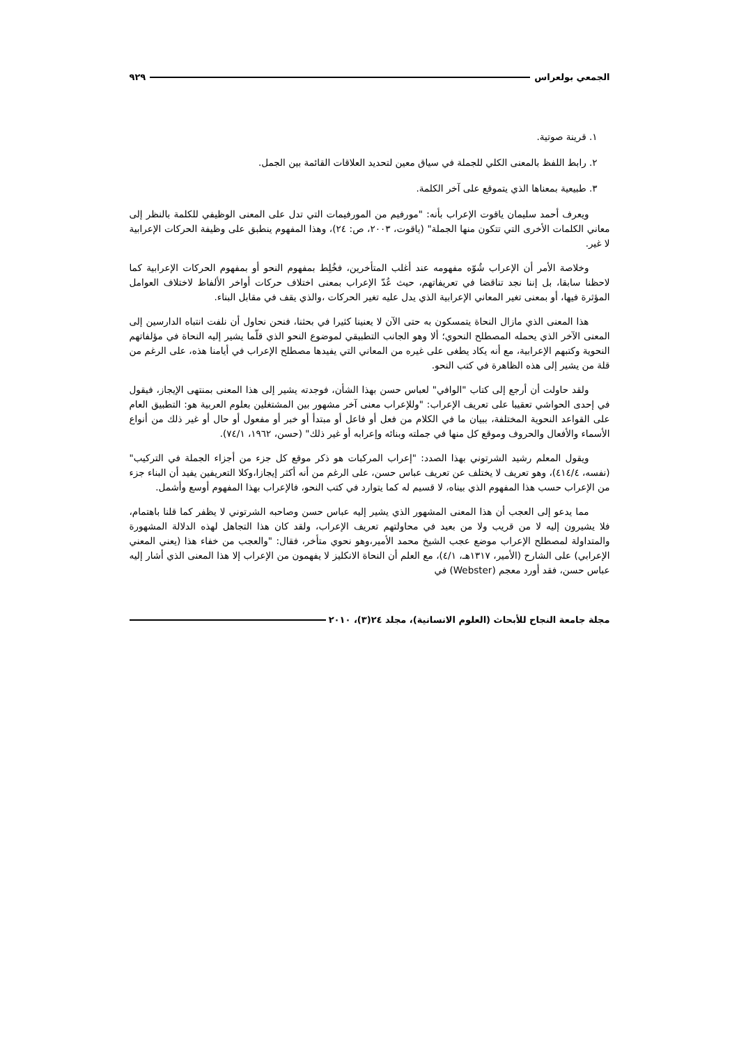الجمعي بولعراس ٩٢٩
١. قرينة صوتية.
٢. رابط اللفظ بالمعنى الكلي للجملة في سياق معين لتحديد العلاقات القائمة بين الجمل.
٣. طبيعية بمعناها الذي يتموقع على آخر الكلمة.
ويعرف أحمد سليمان ياقوت الإعراب بأنه: "مورفيم من المورفيمات التي تدل على المعنى الوظيفي للكلمة بالنظر إلى معاني الكلمات الأخرى التي تتكون منها الجملة" (ياقوت، ٢٠٠٣، ص: ٢٤)، وهذا المفهوم ينطبق على وظيفة الحركات الإعرابية لا غير.
وخلاصة الأمر أن الإعراب شُوّه مفهومه عند أغلب المتأخرين، فخُلِط بمفهوم النحو أو بمفهوم الحركات الإعرابية كما لاحظنا سابقا، بل إننا نجد تناقضا في تعريفاتهم، حيث عُدّ الإعراب بمعنى اختلاف حركات أواخر الألفاظ لاختلاف العوامل المؤثرة فيها، أو بمعنى تغير المعاني الإعرابية الذي يدل عليه تغير الحركات ،والذي يقف في مقابل البناء.
هذا المعنى الذي مازال النحاة يتمسكون به حتى الآن لا يعنينا كثيرا في بحثنا، فنحن نحاول أن نلفت انتباه الدارسين إلى المعنى الآخر الذي يحمله المصطلح النحوي؛ ألا وهو الجانب التطبيقي لموضوع النحو الذي قلّما يشير إليه النحاة في مؤلفاتهم النحوية وكتبهم الإعرابية، مع أنه يكاد يطغى على غيره من المعاني التي يفيدها مصطلح الإعراب في أيامنا هذه، على الرغم من قلة من يشير إلى هذه الظاهرة في كتب النحو.
ولقد حاولت أن أرجع إلى كتاب "الوافي" لعباس حسن بهذا الشأن، فوجدته يشير إلى هذا المعنى بمنتهى الإيجاز، فيقول في إحدى الحواشي تعقيبا على تعريف الإعراب: "وللإعراب معنى آخر مشهور بين المشتغلين بعلوم العربية هو: التطبيق العام على القواعد النحوية المختلفة، ببيان ما في الكلام من فعل أو فاعل أو مبتدأ أو خبر أو مفعول أو حال أو غير ذلك من أنواع الأسماء والأفعال والحروف وموقع كل منها في جملته وبنائه وإعرابه أو غير ذلك" (حسن، ١٩٦٢، ٧٤/١).
ويقول المعلم رشيد الشرتوني بهذا الصدد: "إعراب المركبات هو ذكر موقع كل جزء من أجزاء الجملة في التركيب" (نفسه، ٤١٤/٤)، وهو تعريف لا يختلف عن تعريف عباس حسن، على الرغم من أنه أكثر إيجازا،وكلا التعريفين يفيد أن البناء جزء من الإعراب حسب هذا المفهوم الذي بيناه، لا قسيم له كما يتوارد في كتب النحو، فالإعراب بهذا المفهوم أوسع وأشمل.
مما يدعو إلى العجب أن هذا المعنى المشهور الذي يشير إليه عباس حسن وصاحبه الشرتوني لا يظفر كما قلنا باهتمام، فلا يشيرون إليه لا من قريب ولا من بعيد في محاولتهم تعريف الإعراب، ولقد كان هذا التجاهل لهذه الدلالة المشهورة والمتداولة لمصطلح الإعراب موضع عجب الشيخ محمد الأمير،وهو نحوي متأخر، فقال: "والعجب من خفاء هذا (يعني المعني الإعرابي) على الشارح (الأمير، ١٣١٧هـ، ٤/١)، مع العلم أن النحاة الانكليز لا يفهمون من الإعراب إلا هذا المعنى الذي أشار إليه عباس حسن، فقد أورد معجم (Webster) في
مجلة جامعة النجاح للأبحاث (العلوم الانسانية)، مجلد ٢٤(٣)، ٢٠١٠